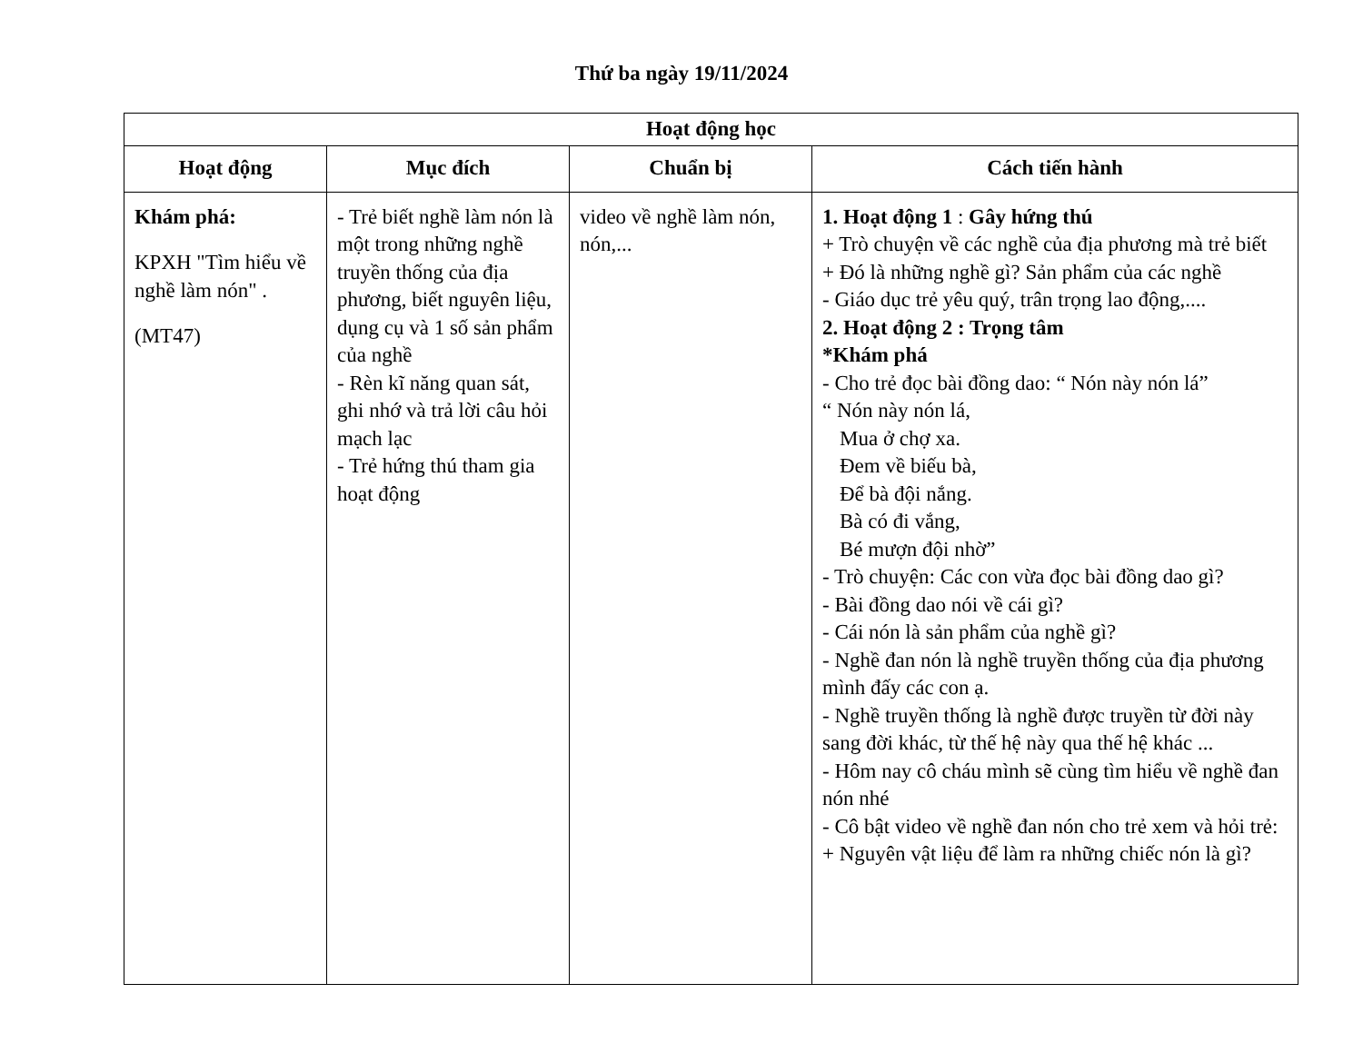Thứ ba ngày 19/11/2024
| Hoạt động học | | | |
| --- | --- | --- | --- |
| Hoạt động | Mục đích | Chuẩn bị | Cách tiến hành |
| Khám phá: KPXH "Tìm hiểu về nghề làm nón" . (MT47) | - Trẻ biết nghề làm nón là một trong những nghề truyền thống của địa phương, biết nguyên liệu, dụng cụ và 1 số sản phẩm của nghề - Rèn kĩ năng quan sát, ghi nhớ và trả lời câu hỏi mạch lạc - Trẻ hứng thú tham gia hoạt động | video về nghề làm nón, nón,... | 1. Hoạt động 1 : Gây hứng thú + Trò chuyện về các nghề của địa phương mà trẻ biết + Đó là những nghề gì? Sản phẩm của các nghề - Giáo dục trẻ yêu quý, trân trọng lao động,.... 2. Hoạt động 2 : Trọng tâm *Khám phá - Cho trẻ đọc bài đồng dao: “ Nón này nón lá” “ Nón này nón lá, Mua ở chợ xa. Đem về biếu bà, Để bà đội nắng. Bà có đi vắng, Bé mượn đội nhờ” - Trò chuyện: Các con vừa đọc bài đồng dao gì? - Bài đồng dao nói về cái gì? - Cái nón là sản phẩm của nghề gì? - Nghề đan nón là nghề truyền thống của địa phương mình đấy các con ạ. - Nghề truyền thống là nghề được truyền từ đời này sang đời khác, từ thế hệ này qua thế hệ khác ... - Hôm nay cô cháu mình sẽ cùng tìm hiểu về nghề đan nón nhé - Cô bật video về nghề đan nón cho trẻ xem và hỏi trẻ: + Nguyên vật liệu để làm ra những chiếc nón là gì? |